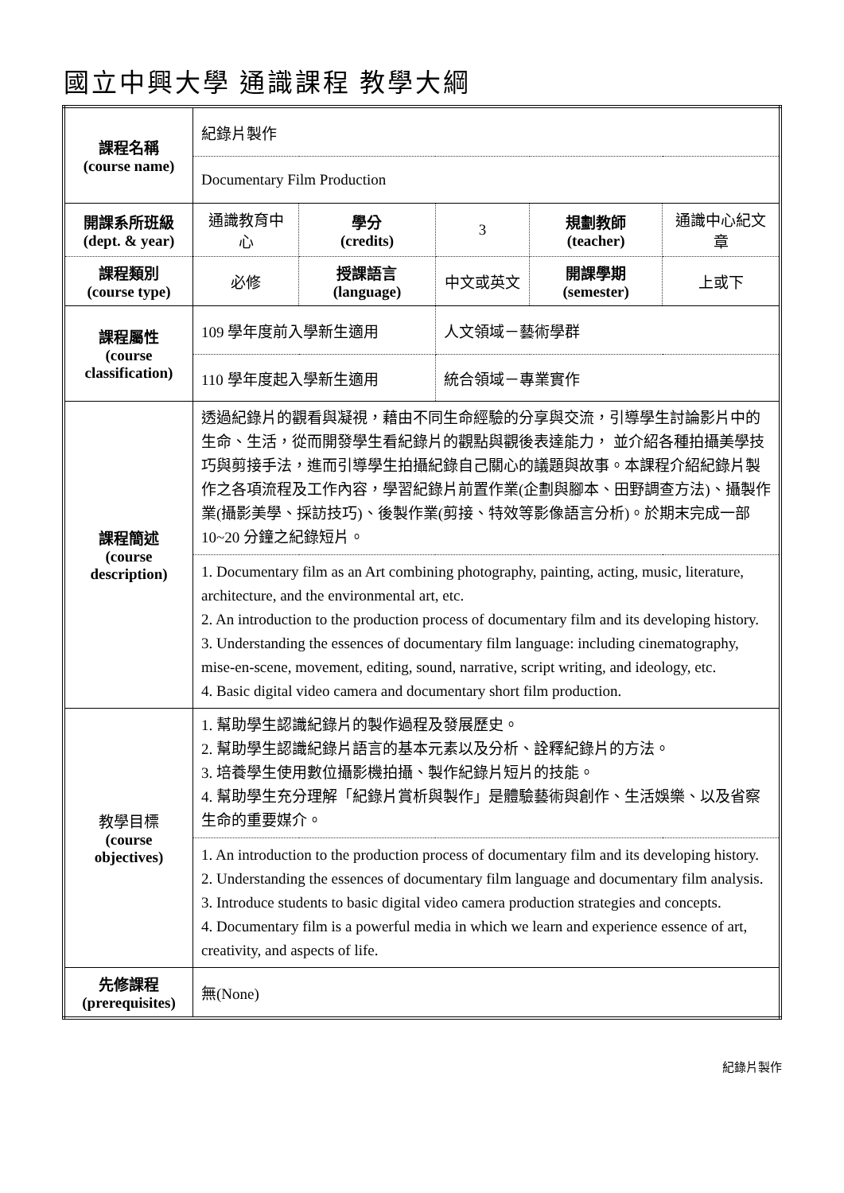國立中興大學 通識課程 教學大綱
| 課程名稱 (course name) | 紀錄片製作 | | | | |
| | Documentary Film Production | | | | |
| 開課系所班級 (dept. & year) | 通識教育中心 | 學分 (credits) | 3 | 規劃教師 (teacher) | 通識中心紀文章 |
| 課程類別 (course type) | 必修 | 授課語言 (language) | 中文或英文 | 開課學期 (semester) | 上或下 |
| 課程屬性 (course classification) | 109 學年度前入學新生適用 | | 人文領域－藝術學群 | | |
| | 110 學年度起入學新生適用 | | 統合領域－專業實作 | | |
| 課程簡述 (course description) | 透過紀錄片的觀看與凝視，藉由不同生命經驗的分享與交流，引導學生討論影片中的生命、生活，從而開發學生看紀錄片的觀點與觀後表達能力， 並介紹各種拍攝美學技巧與剪接手法，進而引導學生拍攝紀錄自己關心的議題與故事。本課程介紹紀錄片製作之各項流程及工作內容，學習紀錄片前置作業(企劃與腳本、田野調查方法)、攝製作業(攝影美學、採訪技巧)、後製作業(剪接、特效等影像語言分析)。於期末完成一部 10~20 分鐘之紀錄短片。 | | | | |
| | 1. Documentary film as an Art combining photography, painting, acting, music, literature, architecture, and the environmental art, etc. 2. An introduction to the production process of documentary film and its developing history. 3. Understanding the essences of documentary film language: including cinematography, mise-en-scene, movement, editing, sound, narrative, script writing, and ideology, etc. 4. Basic digital video camera and documentary short film production. | | | | |
| 教學目標 (course objectives) | 1. 幫助學生認識紀錄片的製作過程及發展歷史。 2. 幫助學生認識紀錄片語言的基本元素以及分析、詮釋紀錄片的方法。 3. 培養學生使用數位攝影機拍攝、製作紀錄片短片的技能。 4. 幫助學生充分理解「紀錄片賞析與製作」是體驗藝術與創作、生活娛樂、以及省察生命的重要媒介。 | | | | |
| | 1. An introduction to the production process of documentary film and its developing history. 2. Understanding the essences of documentary film language and documentary film analysis. 3. Introduce students to basic digital video camera production strategies and concepts. 4. Documentary film is a powerful media in which we learn and experience essence of art, creativity, and aspects of life. | | | | |
| 先修課程 (prerequisites) | 無(None) | | | | |
紀錄片製作